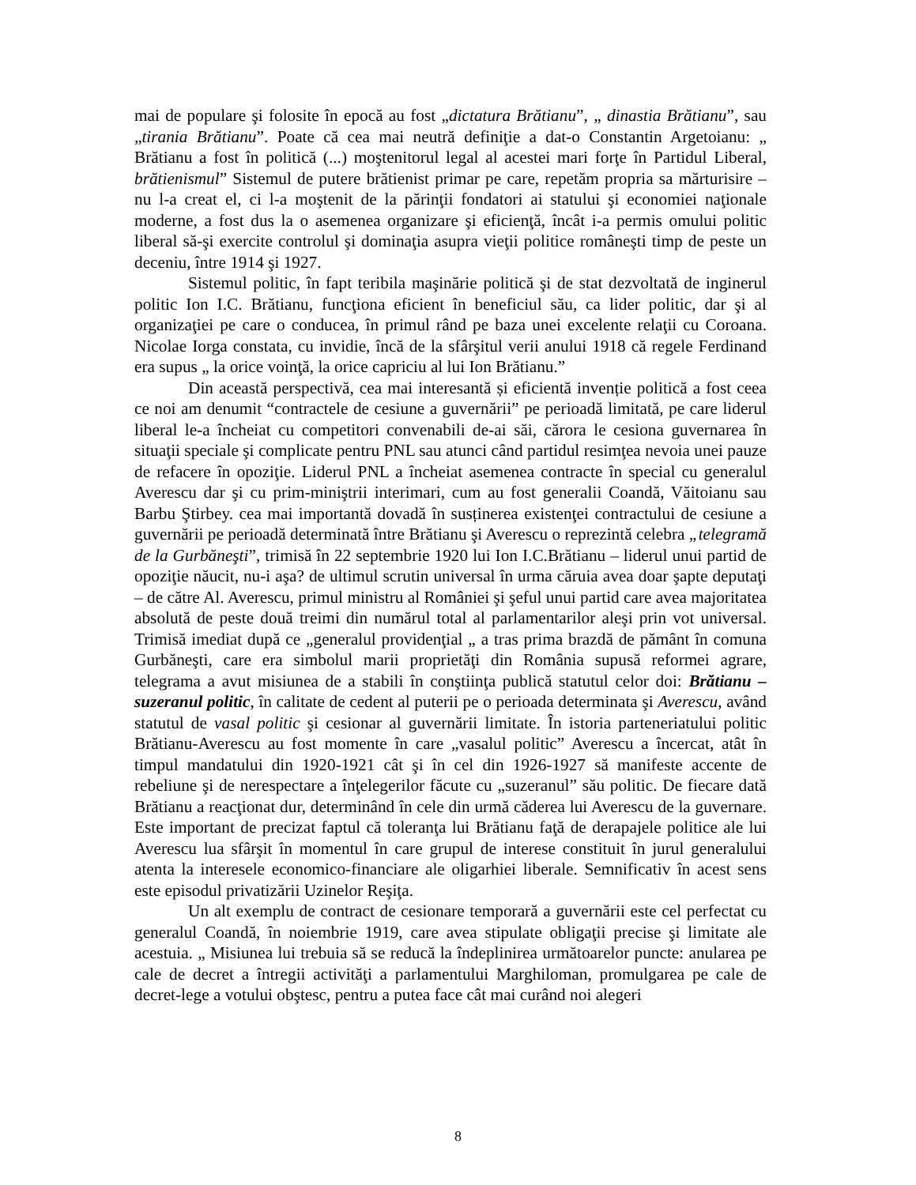mai de populare şi folosite în epocă au fost „dictatura Brătianu”, „ dinastia Brătianu”, sau „tirania Brătianu”. Poate că cea mai neutră definiţie a dat-o Constantin Argetoianu: „ Brătianu a fost în politică (...) moştenitorul legal al acestei mari forţe în Partidul Liberal, brătienismul” Sistemul de putere brătienist primar pe care, repetăm propria sa mărturisire – nu l-a creat el, ci l-a moştenit de la părinţii fondatori ai statului şi economiei naţionale moderne, a fost dus la o asemenea organizare şi eficienţă, încât i-a permis omului politic liberal să-şi exercite controlul şi dominaţia asupra vieţii politice româneşti timp de peste un deceniu, între 1914 şi 1927.
Sistemul politic, în fapt teribila maşinărie politică şi de stat dezvoltată de inginerul politic Ion I.C. Brătianu, funcţiona eficient în beneficiul său, ca lider politic, dar şi al organizaţiei pe care o conducea, în primul rând pe baza unei excelente relaţii cu Coroana. Nicolae Iorga constata, cu invidie, încă de la sfârşitul verii anului 1918 că regele Ferdinand era supus „ la orice voinţă, la orice capriciu al lui Ion Brătianu.”
Din această perspectivă, cea mai interesantă și eficientă invenție politică a fost ceea ce noi am denumit “contractele de cesiune a guvernării” pe perioadă limitată, pe care liderul liberal le-a încheiat cu competitori convenabili de-ai săi, cărora le cesiona guvernarea în situaţii speciale şi complicate pentru PNL sau atunci când partidul resimţea nevoia unei pauze de refacere în opoziţie. Liderul PNL a încheiat asemenea contracte în special cu generalul Averescu dar şi cu prim-miniştrii interimari, cum au fost generalii Coandă, Văitoianu sau Barbu Ştirbey. cea mai importantă dovadă în susținerea existenţei contractului de cesiune a guvernării pe perioadă determinată între Brătianu şi Averescu o reprezintă celebra „telegramă de la Gurbăneşti”, trimisă în 22 septembrie 1920 lui Ion I.C.Brătianu – liderul unui partid de opoziţie năucit, nu-i aşa? de ultimul scrutin universal în urma căruia avea doar şapte deputaţi – de către Al. Averescu, primul ministru al României şi şeful unui partid care avea majoritatea absolută de peste două treimi din numărul total al parlamentarilor aleşi prin vot universal. Trimisă imediat după ce „generalul providenţial „ a tras prima brazdă de pământ în comuna Gurbăneşti, care era simbolul marii proprietăţi din România supusă reformei agrare, telegrama a avut misiunea de a stabili în conştiinţa publică statutul celor doi: Brătianu – suzeranul politic, în calitate de cedent al puterii pe o perioada determinata şi Averescu, având statutul de vasal politic şi cesionar al guvernării limitate. În istoria parteneriatului politic Brătianu-Averescu au fost momente în care „vasalul politic” Averescu a încercat, atât în timpul mandatului din 1920-1921 cât şi în cel din 1926-1927 să manifeste accente de rebeliune şi de nerespectare a înţelegerilor făcute cu „suzeranul” său politic. De fiecare dată Brătianu a reacţionat dur, determinând în cele din urmă căderea lui Averescu de la guvernare. Este important de precizat faptul că toleranţa lui Brătianu faţă de derapajele politice ale lui Averescu lua sfârşit în momentul în care grupul de interese constituit în jurul generalului atenta la interesele economico-financiare ale oligarhiei liberale. Semnificativ în acest sens este episodul privatizării Uzinelor Reşiţa.
Un alt exemplu de contract de cesionare temporară a guvernării este cel perfectat cu generalul Coandă, în noiembrie 1919, care avea stipulate obligaţii precise şi limitate ale acestuia. „ Misiunea lui trebuia să se reducă la îndeplinirea următoarelor puncte: anularea pe cale de decret a întregii activităţi a parlamentului Marghiloman, promulgarea pe cale de decret-lege a votului obştesc, pentru a putea face cât mai curând noi alegeri
8